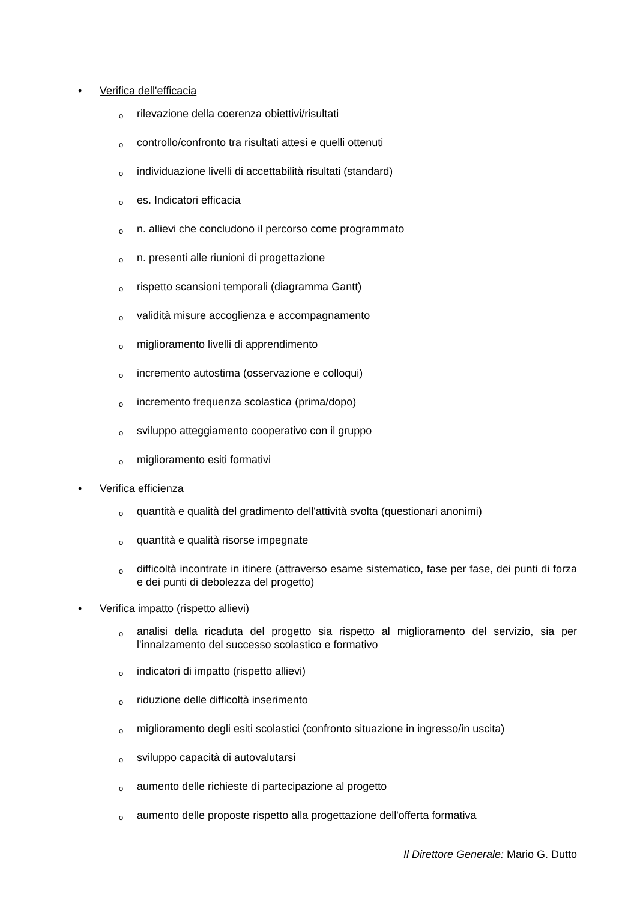• Verifica dell'efficacia
orilevazione della coerenza obiettivi/risultati
ocontrollo/confronto tra risultati attesi e quelli ottenuti
oindividuazione livelli di accettabilità risultati (standard)
oes. Indicatori efficacia
on. allievi che concludono il percorso come programmato
on. presenti alle riunioni di progettazione
orispetto scansioni temporali (diagramma Gantt)
ovalidità misure accoglienza e accompagnamento
omiglioramento livelli di apprendimento
oincremento autostima (osservazione e colloqui)
oincremento frequenza scolastica (prima/dopo)
osviluppo atteggiamento cooperativo con il gruppo
omiglioramento esiti formativi
• Verifica efficienza
oquantità e qualità del gradimento dell'attività svolta (questionari anonimi)
oquantità e qualità risorse impegnate
odifficoltà incontrate in itinere (attraverso esame sistematico, fase per fase, dei punti di forza e dei punti di debolezza del progetto)
• Verifica impatto (rispetto allievi)
oanalisi della ricaduta del progetto sia rispetto al miglioramento del servizio, sia per l'innalzamento del successo scolastico e formativo
oindicatori di impatto (rispetto allievi)
oriduzione delle difficoltà inserimento
omiglioramento degli esiti scolastici (confronto situazione in ingresso/in uscita)
osviluppo capacità di autovalutarsi
oaumento delle richieste di partecipazione al progetto
oaumento delle proposte rispetto alla progettazione dell'offerta formativa
Il Direttore Generale: Mario G. Dutto